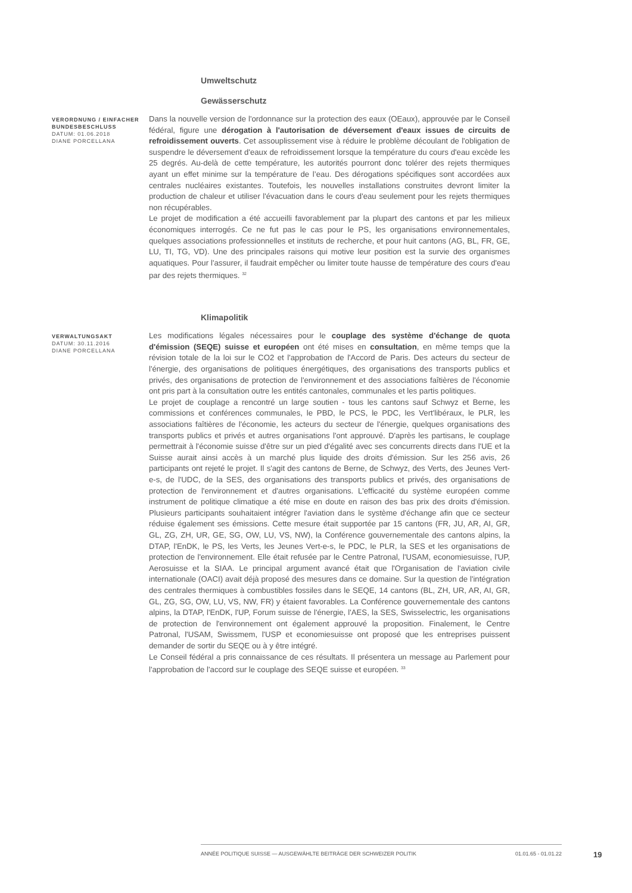Umweltschutz
Gewässerschutz
VERORDNUNG / EINFACHER BUNDESBESCHLUSS
DATUM: 01.06.2018
DIANE PORCELLANA
Dans la nouvelle version de l'ordonnance sur la protection des eaux (OEaux), approuvée par le Conseil fédéral, figure une dérogation à l'autorisation de déversement d'eaux issues de circuits de refroidissement ouverts. Cet assouplissement vise à réduire le problème découlant de l'obligation de suspendre le déversement d'eaux de refroidissement lorsque la température du cours d'eau excède les 25 degrés. Au-delà de cette température, les autorités pourront donc tolérer des rejets thermiques ayant un effet minime sur la température de l’eau. Des dérogations spécifiques sont accordées aux centrales nucléaires existantes. Toutefois, les nouvelles installations construites devront limiter la production de chaleur et utiliser l'évacuation dans le cours d'eau seulement pour les rejets thermiques non récupérables.
Le projet de modification a été accueilli favorablement par la plupart des cantons et par les milieux économiques interrogés. Ce ne fut pas le cas pour le PS, les organisations environnementales, quelques associations professionnelles et instituts de recherche, et pour huit cantons (AG, BL, FR, GE, LU, TI, TG, VD). Une des principales raisons qui motive leur position est la survie des organismes aquatiques. Pour l'assurer, il faudrait empêcher ou limiter toute hausse de température des cours d'eau par des rejets thermiques. <sup>32</sup>
Klimapolitik
VERWALTUNGSAKT
DATUM: 30.11.2016
DIANE PORCELLANA
Les modifications légales nécessaires pour le couplage des système d'échange de quota d'émission (SEQE) suisse et européen ont été mises en consultation, en même temps que la révision totale de la loi sur le CO2 et l'approbation de l'Accord de Paris. Des acteurs du secteur de l'énergie, des organisations de politiques énergétiques, des organisations des transports publics et privés, des organisations de protection de l'environnement et des associations faîtières de l'économie ont pris part à la consultation outre les entités cantonales, communales et les partis politiques.
Le projet de couplage a rencontré un large soutien - tous les cantons sauf Schwyz et Berne, les commissions et conférences communales, le PBD, le PCS, le PDC, les Vert'libéraux, le PLR, les associations faîtières de l'économie, les acteurs du secteur de l'énergie, quelques organisations des transports publics et privés et autres organisations l'ont approuvé. D'après les partisans, le couplage permettrait à l'économie suisse d'être sur un pied d'égalité avec ses concurrents directs dans l'UE et la Suisse aurait ainsi accès à un marché plus liquide des droits d'émission. Sur les 256 avis, 26 participants ont rejeté le projet. Il s'agit des cantons de Berne, de Schwyz, des Verts, des Jeunes Vert-e-s, de l'UDC, de la SES, des organisations des transports publics et privés, des organisations de protection de l'environnement et d'autres organisations. L'efficacité du système européen comme instrument de politique climatique a été mise en doute en raison des bas prix des droits d'émission. Plusieurs participants souhaitaient intégrer l'aviation dans le système d'échange afin que ce secteur réduise également ses émissions. Cette mesure était supportée par 15 cantons (FR, JU, AR, AI, GR, GL, ZG, ZH, UR, GE, SG, OW, LU, VS, NW), la Conférence gouvernementale des cantons alpins, la DTAP, l'EnDK, le PS, les Verts, les Jeunes Vert-e-s, le PDC, le PLR, la SES et les organisations de protection de l'environnement. Elle était refusée par le Centre Patronal, l'USAM, economiesuisse, l'UP, Aerosuisse et la SIAA. Le principal argument avancé était que l'Organisation de l'aviation civile internationale (OACI) avait déjà proposé des mesures dans ce domaine. Sur la question de l'intégration des centrales thermiques à combustibles fossiles dans le SEQE, 14 cantons (BL, ZH, UR, AR, AI, GR, GL, ZG, SG, OW, LU, VS, NW, FR) y étaient favorables. La Conférence gouvernementale des cantons alpins, la DTAP, l'EnDK, l'UP, Forum suisse de l'énergie, l'AES, la SES, Swisselectric, les organisations de protection de l'environnement ont également approuvé la proposition. Finalement, le Centre Patronal, l'USAM, Swissmem, l'USP et economiesuisse ont proposé que les entreprises puissent demander de sortir du SEQE ou à y être intégré.
Le Conseil fédéral a pris connaissance de ces résultats. Il présentera un message au Parlement pour l'approbation de l'accord sur le couplage des SEQE suisse et européen. <sup>33</sup>
ANNÉE POLITIQUE SUISSE — AUSGEWÄHLTE BEITRÄGE DER SCHWEIZER POLITIK 01.01.65 - 01.01.22
19